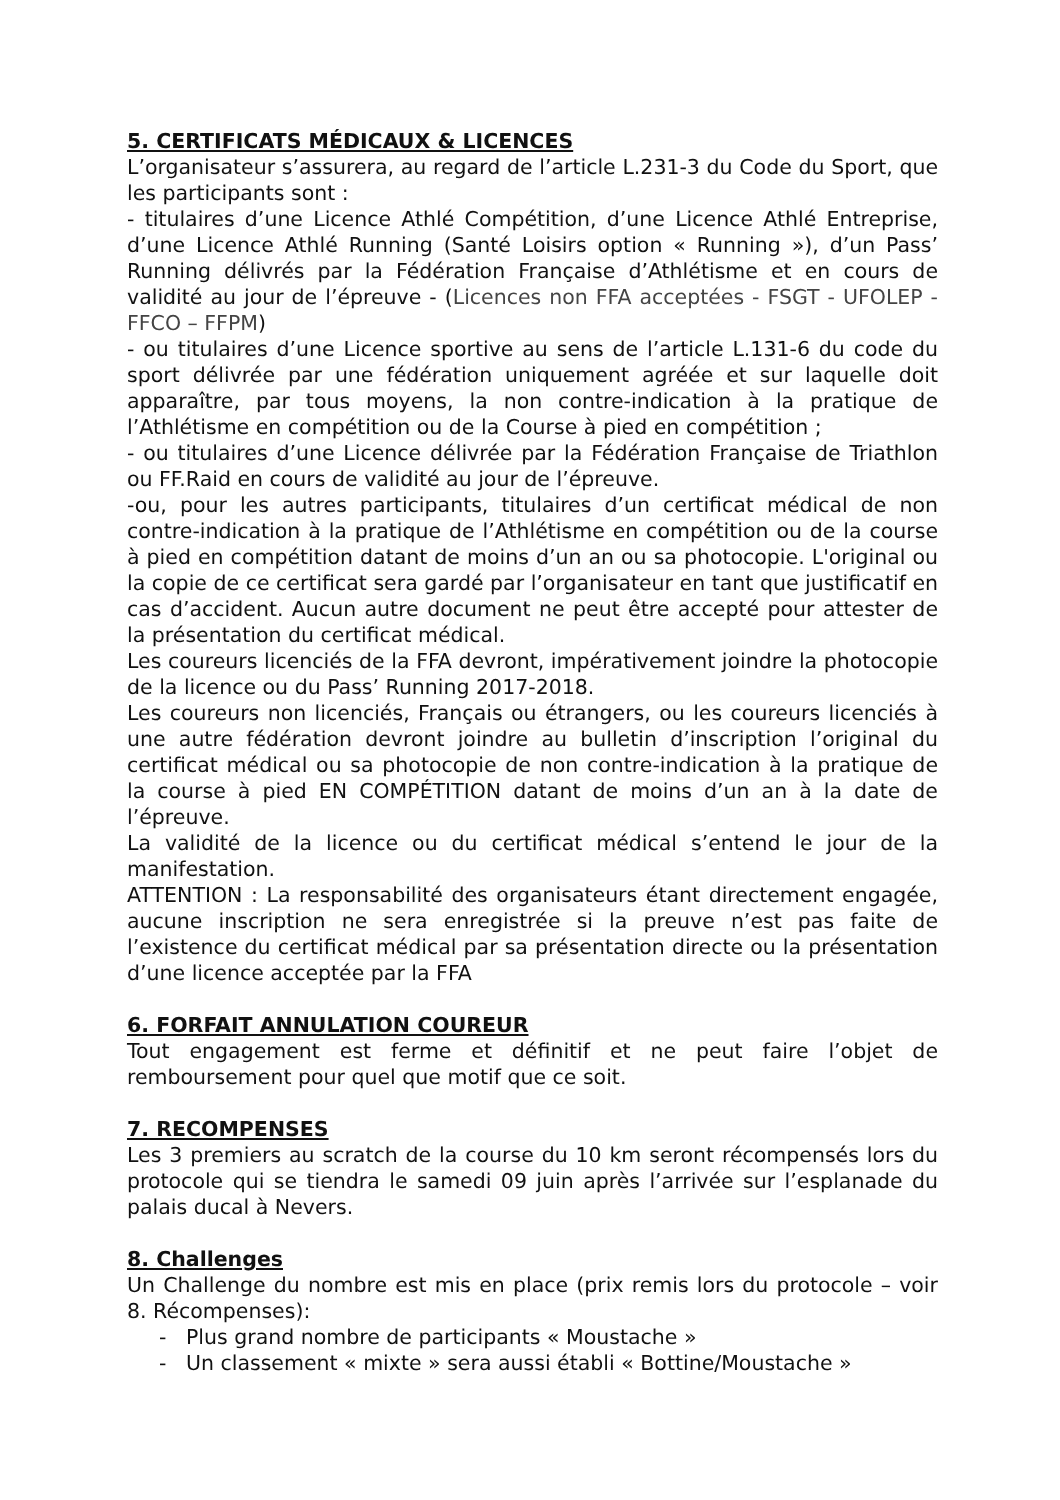5. CERTIFICATS MÉDICAUX & LICENCES
L’organisateur s’assurera, au regard de l’article L.231-3 du Code du Sport, que les participants sont :
- titulaires d’une Licence Athlé Compétition, d’une Licence Athlé Entreprise, d’une Licence Athlé Running (Santé Loisirs option « Running »), d’un Pass’ Running délivrés par la Fédération Française d’Athlétisme et en cours de validité au jour de l’épreuve - (Licences non FFA acceptées - FSGT - UFOLEP - FFCO – FFPM)
- ou titulaires d’une Licence sportive au sens de l’article L.131-6 du code du sport délivrée par une fédération uniquement agréée et sur laquelle doit apparaître, par tous moyens, la non contre-indication à la pratique de l’Athlétisme en compétition ou de la Course à pied en compétition ;
- ou titulaires d’une Licence délivrée par la Fédération Française de Triathlon ou FF.Raid en cours de validité au jour de l’épreuve.
-ou, pour les autres participants, titulaires d’un certificat médical de non contre-indication à la pratique de l’Athlétisme en compétition ou de la course à pied en compétition datant de moins d’un an ou sa photocopie. L'original ou la copie de ce certificat sera gardé par l’organisateur en tant que justificatif en cas d’accident. Aucun autre document ne peut être accepté pour attester de la présentation du certificat médical.
Les coureurs licenciés de la FFA devront, impérativement joindre la photocopie de la licence ou du Pass’ Running 2017-2018.
Les coureurs non licenciés, Français ou étrangers, ou les coureurs licenciés à une autre fédération devront joindre au bulletin d’inscription l’original du certificat médical ou sa photocopie de non contre-indication à la pratique de la course à pied EN COMPÉTITION datant de moins d’un an à la date de l’épreuve.
La validité de la licence ou du certificat médical s’entend le jour de la manifestation.
ATTENTION : La responsabilité des organisateurs étant directement engagée, aucune inscription ne sera enregistrée si la preuve n’est pas faite de l’existence du certificat médical par sa présentation directe ou la présentation d’une licence acceptée par la FFA
6. FORFAIT ANNULATION COUREUR
Tout engagement est ferme et définitif et ne peut faire l’objet de remboursement pour quel que motif que ce soit.
7. RECOMPENSES
Les 3 premiers au scratch de la course du 10 km seront récompensés lors du protocole qui se tiendra le samedi 09 juin après l’arrivée sur l’esplanade du palais ducal à Nevers.
8. Challenges
Un Challenge du nombre est mis en place (prix remis lors du protocole – voir 8. Récompenses):
- Plus grand nombre de participants « Moustache »
- Un classement « mixte » sera aussi établi « Bottine/Moustache »